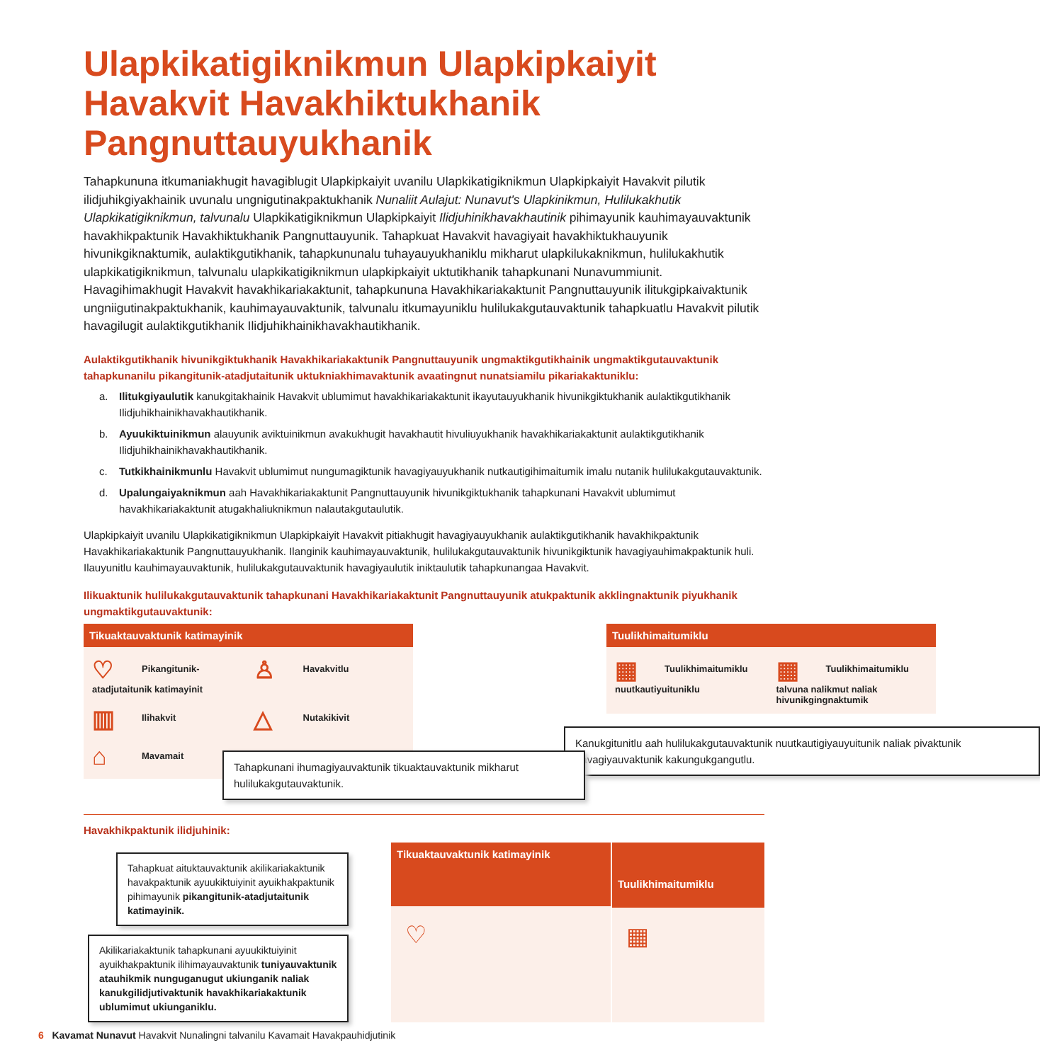Ulapkikatigiknikmun Ulapkipkaiyit Havakvit Havakhiktukhanik Pangnuttauyukhanik
Tahapkununa itkumaniakhugit havagiblugit Ulapkipkaiyit uvanilu Ulapkikatigiknikmun Ulapkipkaiyit Havakvit pilutik ilidjuhikgiyakhainik uvunalu ungnigutinakpaktukhanik Nunaliit Aulajut: Nunavut's Ulapkinikmun, Hulilukakhutik Ulapkikatigiknikmun, talvunalu Ulapkikatigiknikmun Ulapkipkaiyit Ilidjuhinikhavakhautinik pihimayunik kauhimayauvaktunik havakhikpaktunik Havakhiktukhanik Pangnuttauyunik. Tahapkuat Havakvit havagiyait havakhiktukhauyunik hivunikgiknaktumik, aulaktikgutikhanik, tahapkununalu tuhayauyukhaniklu mikharut ulapkilukaknikmun, hulilukakhutik ulapkikatigiknikmun, talvunalu ulapkikatigiknikmun ulapkipkaiyit uktutikhanik tahapkunani Nunavummiunit. Havagihimakhugit Havakvit havakhikariakaktunit, tahapkununa Havakhikariakaktunit Pangnuttauyunik ilitukgipkaivaktunik ungniigutinakpaktukhanik, kauhimayauvaktunik, talvunalu itkumayuniklu hulilukakgutauvaktunik tahapkuatlu Havakvit pilutik havagilugit aulaktikgutikhanik Ilidjuhikhainikhavakhautikhanik.
Aulaktikgutikhanik hivunikgiktukhanik Havakhikariakaktunik Pangnuttauyunik ungmaktikgutikhainik ungmaktikgutauvaktunik tahapkunanilu pikangitunik-atadjutaitunik uktukniakhimavaktunik avaatingnut nunatsiamilu pikariakaktuniklu:
a. Ilitukgiyaulutik kanukgitakhainik Havakvit ublumimut havakhikariakaktunit ikayutauyukhanik hivunikgiktukhanik aulaktikgutikhanik Ilidjuhikhainikhavakhautikhanik.
b. Ayuukiktuinikmun alauyunik aviktuinikmun avakukhugit havakhautit hivuliuyukhanik havakhikariakaktunit aulaktikgutikhanik Ilidjuhikhainikhavakhautikhanik.
c. Tutkikhainikmunlu Havakvit ublumimut nungumagiktunik havagiyauyukhanik nutkautigihimaitumik imalu nutanik hulilukakgutauvaktunik.
d. Upalungaiyaknikmun aah Havakhikariakaktunit Pangnuttauyunik hivunikgiktukhanik tahapkunani Havakvit ublumimut havakhikariakaktunit atugakhaliuknikmun nalautakgutaulutik.
Ulapkipkaiyit uvanilu Ulapkikatigiknikmun Ulapkipkaiyit Havakvit pitiakhugit havagiyauyukhanik aulaktikgutikhanik havakhikpaktunik Havakhikariakaktunik Pangnuttauyukhanik. Ilanginik kauhimayauvaktunik, hulilukakgutauvaktunik hivunikgiktunik havagiyauhimakpaktunik huli. Ilauyunitlu kauhimayauvaktunik, hulilukakgutauvaktunik havagiyaulutik iniktaulutik tahapkunangaa Havakvit.
Ilikuaktunik hulilukakgutauvaktunik tahapkunani Havakhikariakaktunit Pangnuttauyunik atukpaktunik akklingnaktunik piyukhanik ungmaktikgutauvaktunik:
Tikuaktauvaktunik katimayinik
♡ Pikangitunik-atadjutaitunik katimayinit
♙ Havakvitlu
▥ Ilihakvit
△ Nutakikivit
⌂ Mavamait
Tahapkunani ihumagiyauvaktunik tikuaktauvaktunik mikharut hulilukakgutauvaktunik.
Tuulikhimaitumiklu
▦ Tuulikhimaitumiklu nuutkautiyuitunikl­u
▦ Tuulikhimaitumiklu talvuna nalikmut naliak hivunikgingnaktumik
Kanukgitunitlu aah hulilukakgutauvaktunik nuutkautigiyauyuitunik naliak pivaktunik havagiyauvaktunik kakungukgangutlu.
Havakhikpaktunik ilidjuhinik:
Tahapkuat aituktauvaktunik akilikariakaktunik havakpaktunik ayuukiktuiyinit ayuikhakpaktunik pihimayunik pikangitunik-atadjutaitunik katimayinik.
Akilikariakaktunik tahapkunani ayuukiktuiyinit ayuikhakpaktunik ilihimayauvaktunik tuniyauvaktunik atauhikmik nunguganugut ukiunganik naliak kanukgilidjutivaktunik havakhikariakaktunik ublumimut ukiunganiklu.
Tikuaktauvaktunik katimayinik
♡
Tuulikhimaitumiklu
▦
6 Kavamat Nunavut Havakvit Nunalingni talvanilu Kavamait Havakpauhidjutinik